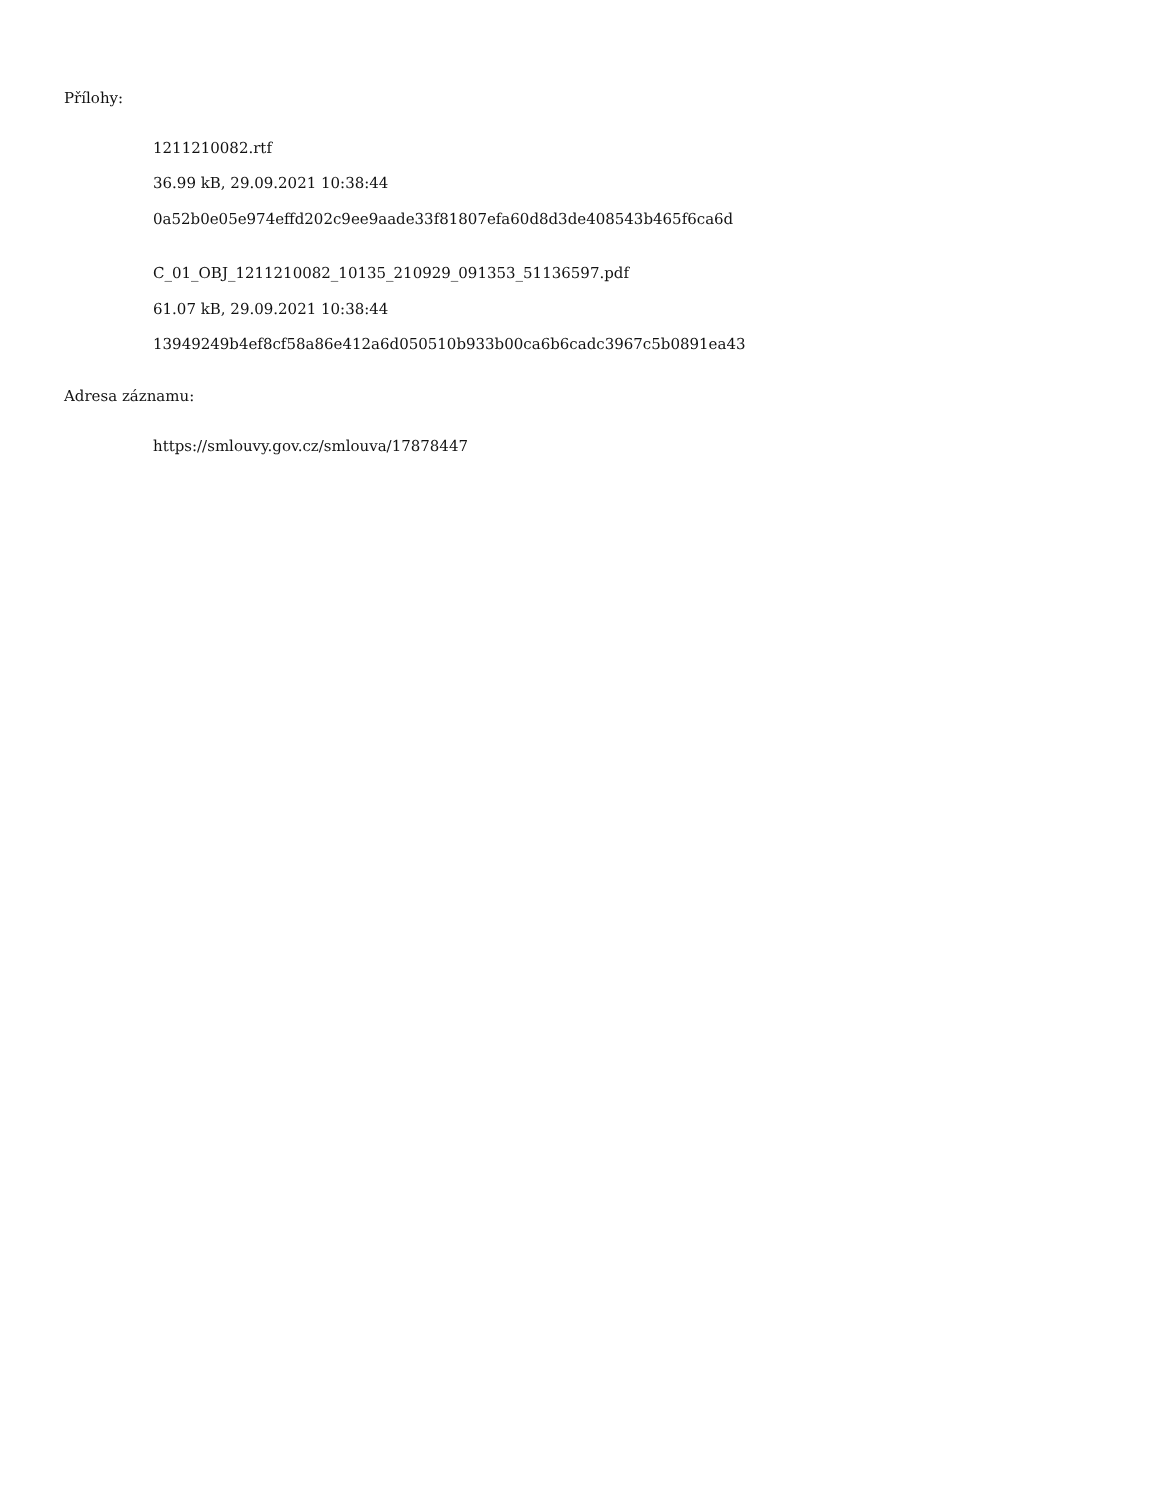Přílohy:
1211210082.rtf
36.99 kB, 29.09.2021 10:38:44
0a52b0e05e974effd202c9ee9aade33f81807efa60d8d3de408543b465f6ca6d
C_01_OBJ_1211210082_10135_210929_091353_51136597.pdf
61.07 kB, 29.09.2021 10:38:44
13949249b4ef8cf58a86e412a6d050510b933b00ca6b6cadc3967c5b0891ea43
Adresa záznamu:
https://smlouvy.gov.cz/smlouva/17878447